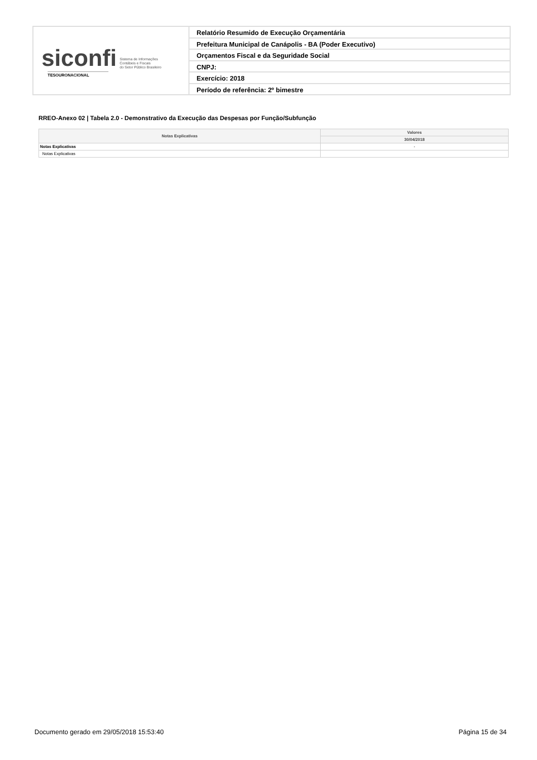siconfi Sistema de Informações
Contábeis e Fiscais
do Setor Público Brasileiro
TESOURONACIONAL
Relatório Resumido de Execução Orçamentária
Prefeitura Municipal de Canápolis - BA (Poder Executivo)
Orçamentos Fiscal e da Seguridade Social
CNPJ:
Exercício: 2018
Período de referência: 2º bimestre
RREO-Anexo 02 | Tabela 2.0 - Demonstrativo da Execução das Despesas por Função/Subfunção
| Notas Explicativas | Valores |
| --- | --- |
| | 30/04/2018 |
| Notas Explicativas | - |
| Notas Explicativas | |
Documento gerado em 29/05/2018 15:53:40 Página 15 de 34